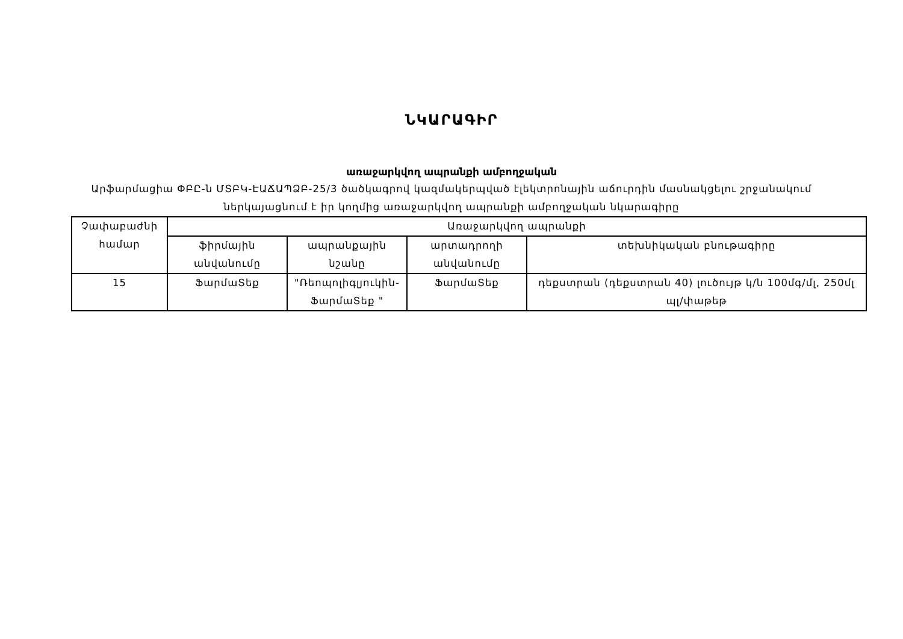ՆԿԱՐԱԳԻՐ
առաջարկվող ապրանքի ամբողջական
Արֆարմացիա ՓԲԸ-ն ՄՏԲԿ-ԷԱՃԱՊՁԲ-25/3 ծածկագրով կազմակերպված էլեկտրոնային աճուրդին մասնակցելու շրջանակում ներկայացնում է իր կողմից առաջարկվող ապրանքի ամբողջական նկարագիրը
| Չափաբաժնի համար | Առաջարկվող ապրանքի | | | |
| --- | --- | --- | --- | --- |
| | ֆիրմային անվանումը | ապրանքային նշանը | արտադրողի անվանումը | տեխնիկական բնութագիրը |
| 15 | ՖարմաՏեք | "Ռեոպոլիգլյուկին-ՖարմաՏեք " | ՖարմաՏեք | դեքստրան (դեքստրան 40) լուծույթ կ/ն 100մգ/մլ, 250մլ պլ/փաթեթ |